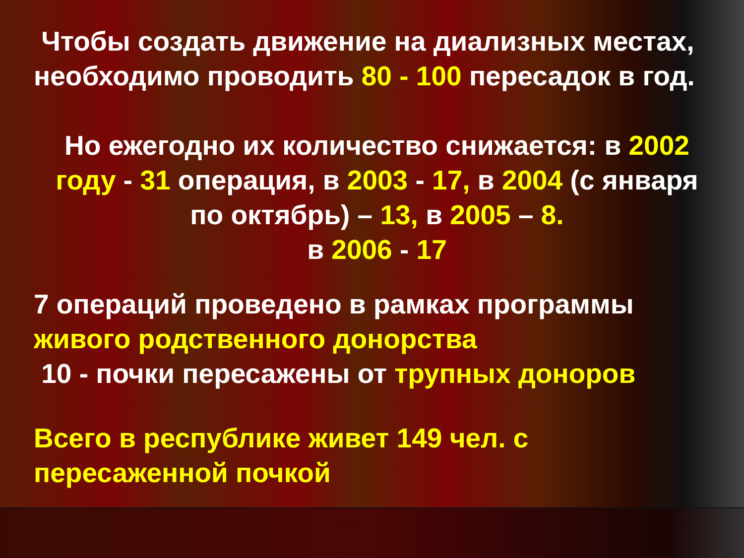Чтобы создать движение на диализных местах, необходимо проводить 80 - 100 пересадок в год.
Но ежегодно их количество снижается: в 2002 году - 31 операция, в 2003 - 17, в 2004 (с января по октябрь) – 13, в 2005 – 8.
в 2006 - 17
7 операций проведено в рамках программы живого родственного донорства
10 - почки пересажены от трупных доноров
Всего в республике живет 149 чел. с пересаженной почкой